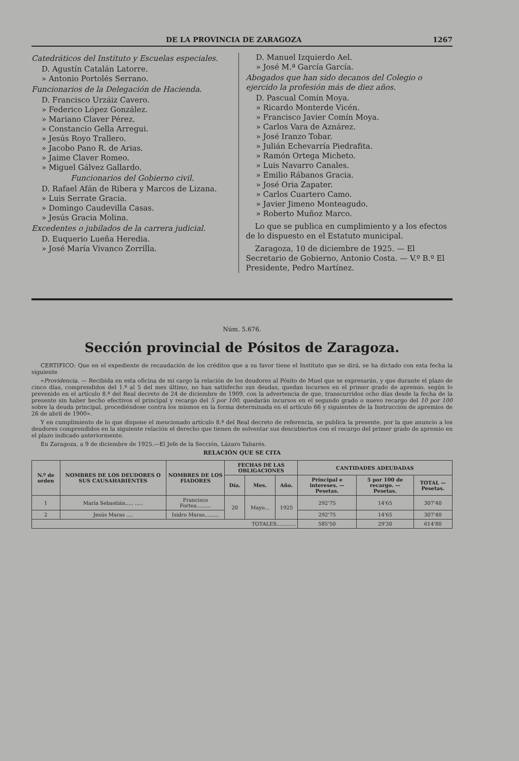DE LA PROVINCIA DE ZARAGOZA 1267
Catedráticos del Instituto y Escuelas especiales.
D. Agustín Catalán Latorre.
» Antonio Portolés Serrano.
Funcionarios de la Delegación de Hacienda.
D. Francisco Urzáiz Cavero.
» Federico López González.
» Mariano Claver Pérez.
» Constancio Gella Arregui.
» Jesús Royo Trallero.
» Jacobo Pano R. de Arias.
» Jaime Claver Romeo.
» Miguel Gálvez Gallardo.
Funcionarios del Gobierno civil.
D. Rafael Afán de Ribera y Marcos de Lizana.
» Luis Serrate Gracia.
» Domingo Caudevilla Casas.
» Jesús Gracia Molina.
Excedentes o jubilados de la carrera judicial.
D. Euquerio Lueña Heredia.
» José María Vivanco Zorrilla.
D. Manuel Izquierdo Ael.
» José M.ª García García.
Abogados que han sido decanos del Colegio o ejercido la profesión más de diez años.
D. Pascual Comín Moya.
» Ricardo Monterde Vicén.
» Francisco Javier Comín Moya.
» Carlos Vara de Aznárez.
» José Iranzo Tobar.
» Julián Echevarría Piedrafita.
» Ramón Ortega Micheto.
» Luis Navarro Canales.
» Emilio Rábanos Gracia.
» José Oria Zapater.
» Carlos Cuartero Camo.
» Javier Jimeno Monteagudo.
» Roberto Muñoz Marco.
Lo que se publica en cumplimiento y a los efectos de lo dispuesto en el Estatuto municipal.
Zaragoza, 10 de diciembre de 1925. — El Secretario de Gobierno, Antonio Costa. — V.º B.º El Presidente, Pedro Martínez.
Núm. 5.676.
Sección provincial de Pósitos de Zaragoza.
CERTIFICO: Que en el expediente de recaudación de los créditos que a su favor tiene el Instituto que se dirá, se ha dictado con esta fecha la siguiente
«Providencia. — Recibida en esta oficina de mi cargo la relación de los deudores al Pósito de Muel que se expresarán, y que durante el plazo de cinco días, comprendidos del 1.º al 5 del mes último, no han satisfecho sus deudas, quedan incursos en el primer grado de apremio, según lo prevenido en el artículo 8.º del Real decreto de 24 de diciembre de 1909, con la advertencia de que, transcurridos ocho días desde la fecha de la presente sin haber hecho efectivos el principal y recargo del 5 por 100, quedarán incursos en el segundo grado o nuevo recargo del 10 por 100 sobre la deuda principal, procediéndose contra los mismos en la forma determinada en el artículo 66 y siguientes de la Instrucción de apremios de 26 de abril de 1900».
Y en cumplimiento de lo que dispone el mencionado artículo 8.º del Real decreto de referencia, se publica la presente, por la que anuncio a los deudores comprendidos en la siguiente relación el derecho que tienen de solventar sus descubiertos con el recargo del primer grado de apremio en el plazo indicado anteriormente.
En Zaragoza, a 9 de diciembre de 1925.—El Jefe de la Sección, Lázaro Tabarés.
RELACIÓN QUE SE CITA
| N.º de orden | NOMBRES DE LOS DEUDORES O SUS CAUSAHABIENTES | NOMBRES DE LOS FIADORES | FECHAS DE LAS OBLIGACIONES | | | CANTIDADES ADEUDADAS | | |
| --- | --- | --- | --- | --- | --- | --- | --- | --- |
| | | | Día. | Mes. | Año. | Principal e intereses. — Pesetas. | 5 por 100 de recargo. — Pesetas. | TOTAL — Pesetas. |
| 1 | María Sebastián..... ..... | Francisco Fortea......... | 20 | Mayo... | 1925 | 292'75 | 14'65 | 307'40 |
| 2 | Jesús Maras .... | Isidro Maras......... | | | | 292'75 | 14'65 | 307'40 |
| TOTALES............ | | | | | | 585'50 | 29'30 | 614'80 |